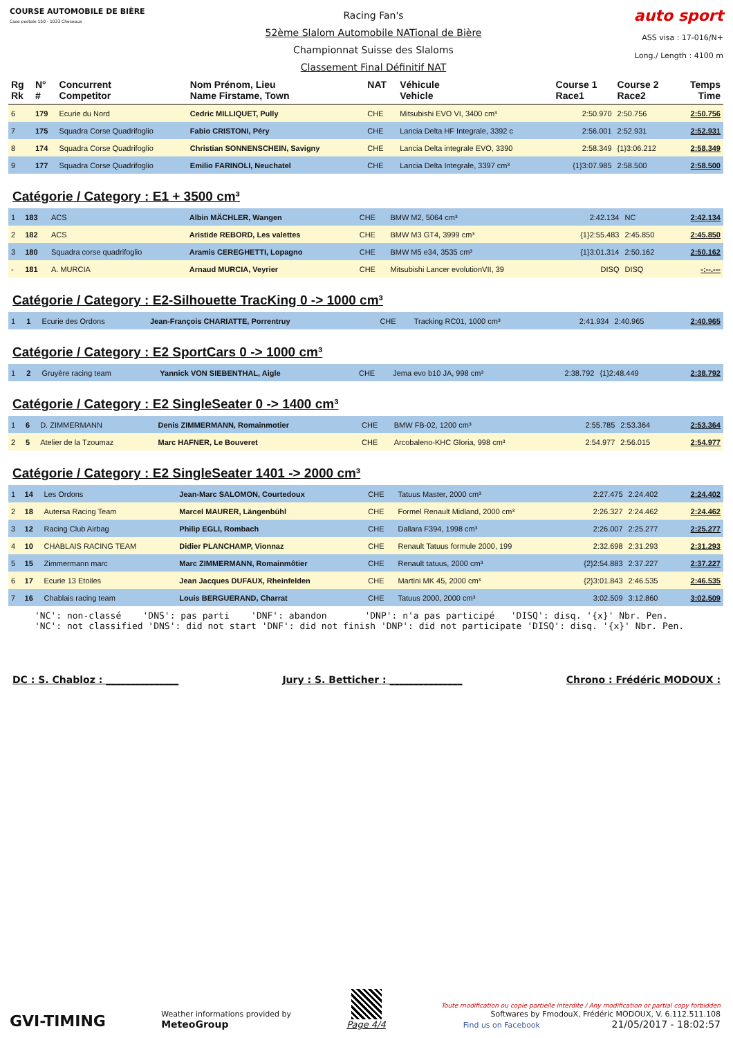COURSE AUTOMOBILE DE BIÈRE
Case postale 150 - 1033 Cheseaux
Racing Fan's
52ème Slalom Automobile NATional de Bière
Championnat Suisse des Slaloms
Classement Final Définitif NAT
auto sport
ASS visa : 17-016/N+
Long./ Length : 4100 m
| Rg Rk | N° # | Concurrent Competitor | Nom Prénom, Lieu Name Firstame, Town | NAT | Véhicule Vehicle | Course 1 Race1 | Course 2 Race2 | Temps Time |
| --- | --- | --- | --- | --- | --- | --- | --- | --- |
| 6 | 179 | Ecurie du Nord | Cedric MILLIQUET, Pully | CHE | Mitsubishi EVO VI, 3400 cm³ | 2:50.970 | 2:50.756 | 2:50.756 |
| 7 | 175 | Squadra Corse Quadrifoglio | Fabio CRISTONI, Péry | CHE | Lancia Delta HF Integrale, 3392 c | 2:56.001 | 2:52.931 | 2:52.931 |
| 8 | 174 | Squadra Corse Quadrifoglio | Christian SONNENSCHEIN, Savigny | CHE | Lancia Delta integrale EVO, 3390 | 2:58.349 | {1}3:06.212 | 2:58.349 |
| 9 | 177 | Squadra Corse Quadrifoglio | Emilio FARINOLI, Neuchatel | CHE | Lancia Delta Integrale, 3397 cm³ | {1}3:07.985 | 2:58.500 | 2:58.500 |
Catégorie / Category : E1 + 3500 cm³
| 1 | 183 | ACS | Albin MÄCHLER, Wangen | CHE | BMW M2, 5064 cm³ | 2:42.134 | NC | 2:42.134 |
| 2 | 182 | ACS | Aristide REBORD, Les valettes | CHE | BMW M3 GT4, 3999 cm³ | {1}2:55.483 | 2:45.850 | 2:45.850 |
| 3 | 180 | Squadra corse quadrifoglio | Aramis CEREGHETTI, Lopagno | CHE | BMW M5 e34, 3535 cm³ | {1}3:01.314 | 2:50.162 | 2:50.162 |
| - | 181 | A. MURCIA | Arnaud MURCIA, Veyrier | CHE | Mitsubishi Lancer evolutionVII, 39 | DISQ | DISQ | -:--.--- |
Catégorie / Category : E2-Silhouette TracKing 0 -> 1000 cm³
| 1 | 1 | Ecurie des Ordons | Jean-François CHARIATTE, Porrentruy | CHE | Tracking RC01, 1000 cm³ | 2:41.934 | 2:40.965 | 2:40.965 |
Catégorie / Category : E2 SportCars 0 -> 1000 cm³
| 1 | 2 | Gruyère racing team | Yannick VON SIEBENTHAL, Aigle | CHE | Jema evo b10 JA, 998 cm³ | 2:38.792 | {1}2:48.449 | 2:38.792 |
Catégorie / Category : E2 SingleSeater 0 -> 1400 cm³
| 1 | 6 | D. ZIMMERMANN | Denis ZIMMERMANN, Romainmotier | CHE | BMW FB-02, 1200 cm³ | 2:55.785 | 2:53.364 | 2:53.364 |
| 2 | 5 | Atelier de la Tzoumaz | Marc HAFNER, Le Bouveret | CHE | Arcobaleno-KHC Gloria, 998 cm³ | 2:54.977 | 2:56.015 | 2:54.977 |
Catégorie / Category : E2 SingleSeater 1401 -> 2000 cm³
| 1 | 14 | Les Ordons | Jean-Marc SALOMON, Courtedoux | CHE | Tatuus Master, 2000 cm³ | 2:27.475 | 2:24.402 | 2:24.402 |
| 2 | 18 | Autersa Racing Team | Marcel MAURER, Längenbühl | CHE | Formel Renault Midland, 2000 cm³ | 2:26.327 | 2:24.462 | 2:24.462 |
| 3 | 12 | Racing Club Airbag | Philip EGLI, Rombach | CHE | Dallara F394, 1998 cm³ | 2:26.007 | 2:25.277 | 2:25.277 |
| 4 | 10 | CHABLAIS RACING TEAM | Didier PLANCHAMP, Vionnaz | CHE | Renault Tatuus formule 2000, 199 | 2:32.698 | 2:31.293 | 2:31.293 |
| 5 | 15 | Zimmermann marc | Marc ZIMMERMANN, Romainmôtier | CHE | Renault tatuus, 2000 cm³ | {2}2:54.883 | 2:37.227 | 2:37.227 |
| 6 | 17 | Ecurie 13 Etoiles | Jean Jacques DUFAUX, Rheinfelden | CHE | Martini MK 45, 2000 cm³ | {2}3:01.843 | 2:46.535 | 2:46.535 |
| 7 | 16 | Chablais racing team | Louis BERGUERAND, Charrat | CHE | Tatuus 2000, 2000 cm³ | 3:02.509 | 3:12.860 | 3:02.509 |
'NC': non-classé 'DNS': pas parti 'DNF': abandon 'DNP': n'a pas participé 'DISQ': disq. '{x}' Nbr. Pen. 'NC': not classified 'DNS': did not start 'DNF': did not finish 'DNP': did not participate 'DISQ': disq. '{x}' Nbr. Pen.
DC : S. Chabloz : _______________ Jury : S. Betticher : _______________ Chrono : Frédéric MODOUX :
GVI-TIMING
Weather informations provided by
MeteoGroup
Page 4/4
Toute modification ou copie partielle interdite / Any modification or partial copy forbidden
Softwares by FmodouX, Frédéric MODOUX, V. 6.112.511.108
Find us on Facebook 21/05/2017 - 18:02:57